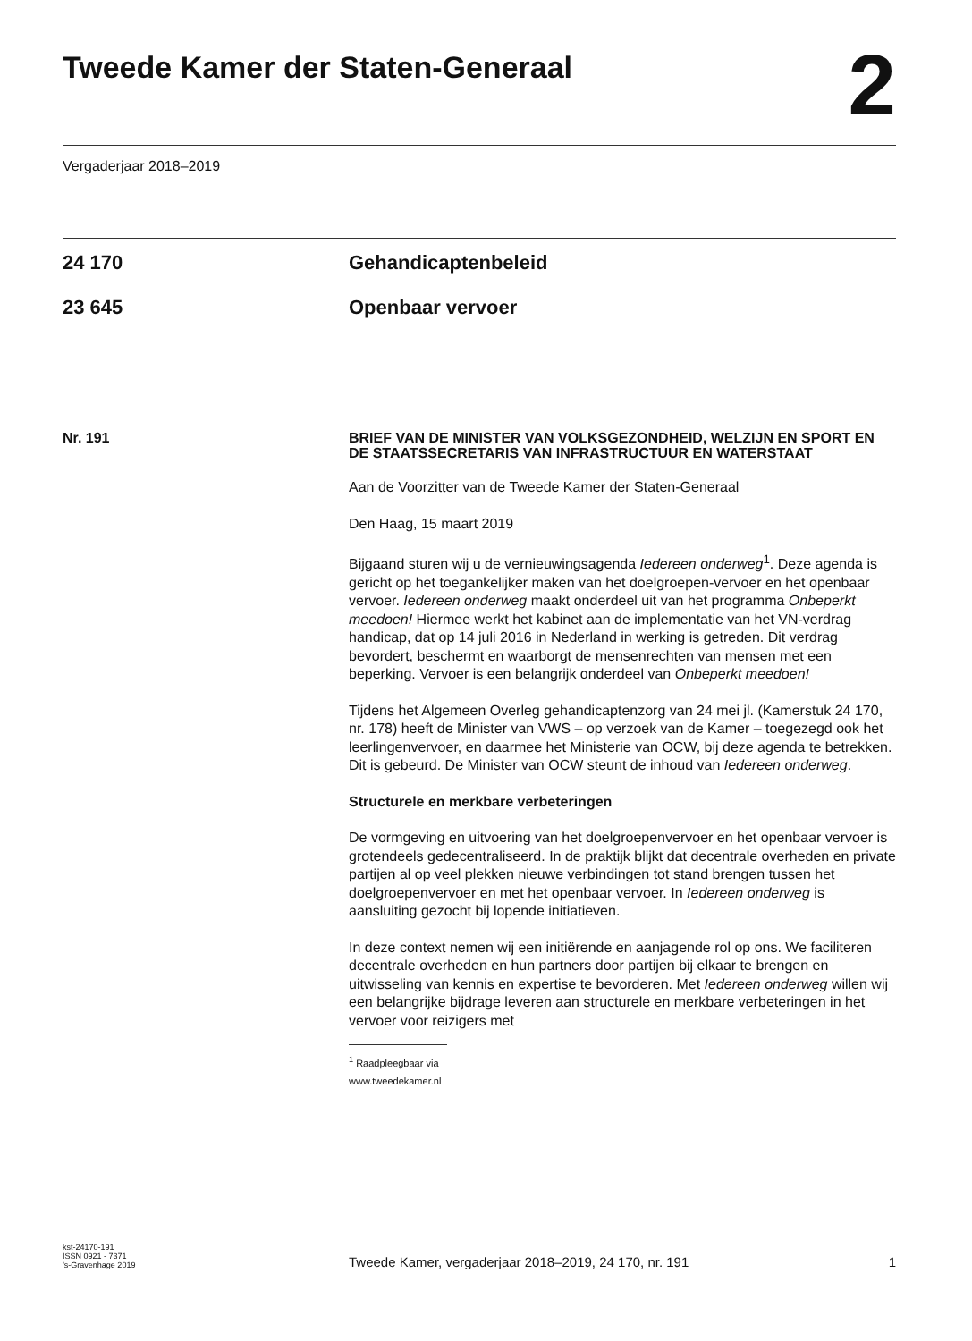Tweede Kamer der Staten-Generaal
2
Vergaderjaar 2018–2019
24 170 Gehandicaptenbeleid
23 645 Openbaar vervoer
Nr. 191
BRIEF VAN DE MINISTER VAN VOLKSGEZONDHEID, WELZIJN EN SPORT EN DE STAATSSECRETARIS VAN INFRASTRUCTUUR EN WATERSTAAT
Aan de Voorzitter van de Tweede Kamer der Staten-Generaal
Den Haag, 15 maart 2019
Bijgaand sturen wij u de vernieuwingsagenda Iedereen onderweg<sup>1</sup>. Deze agenda is gericht op het toegankelijker maken van het doelgroepen-vervoer en het openbaar vervoer. Iedereen onderweg maakt onderdeel uit van het programma Onbeperkt meedoen! Hiermee werkt het kabinet aan de implementatie van het VN-verdrag handicap, dat op 14 juli 2016 in Nederland in werking is getreden. Dit verdrag bevordert, beschermt en waarborgt de mensenrechten van mensen met een beperking. Vervoer is een belangrijk onderdeel van Onbeperkt meedoen!
Tijdens het Algemeen Overleg gehandicaptenzorg van 24 mei jl. (Kamerstuk 24 170, nr. 178) heeft de Minister van VWS – op verzoek van de Kamer – toegezegd ook het leerlingenvervoer, en daarmee het Ministerie van OCW, bij deze agenda te betrekken. Dit is gebeurd. De Minister van OCW steunt de inhoud van Iedereen onderweg.
Structurele en merkbare verbeteringen
De vormgeving en uitvoering van het doelgroepenvervoer en het openbaar vervoer is grotendeels gedecentraliseerd. In de praktijk blijkt dat decentrale overheden en private partijen al op veel plekken nieuwe verbindingen tot stand brengen tussen het doelgroepenvervoer en met het openbaar vervoer. In Iedereen onderweg is aansluiting gezocht bij lopende initiatieven.
In deze context nemen wij een initiërende en aanjagende rol op ons. We faciliteren decentrale overheden en hun partners door partijen bij elkaar te brengen en uitwisseling van kennis en expertise te bevorderen. Met Iedereen onderweg willen wij een belangrijke bijdrage leveren aan structurele en merkbare verbeteringen in het vervoer voor reizigers met
<sup>1</sup> Raadpleegbaar via www.tweedekamer.nl
kst-24170-191
ISSN 0921 - 7371
’s-Gravenhage 2019
Tweede Kamer, vergaderjaar 2018–2019, 24 170, nr. 191
1